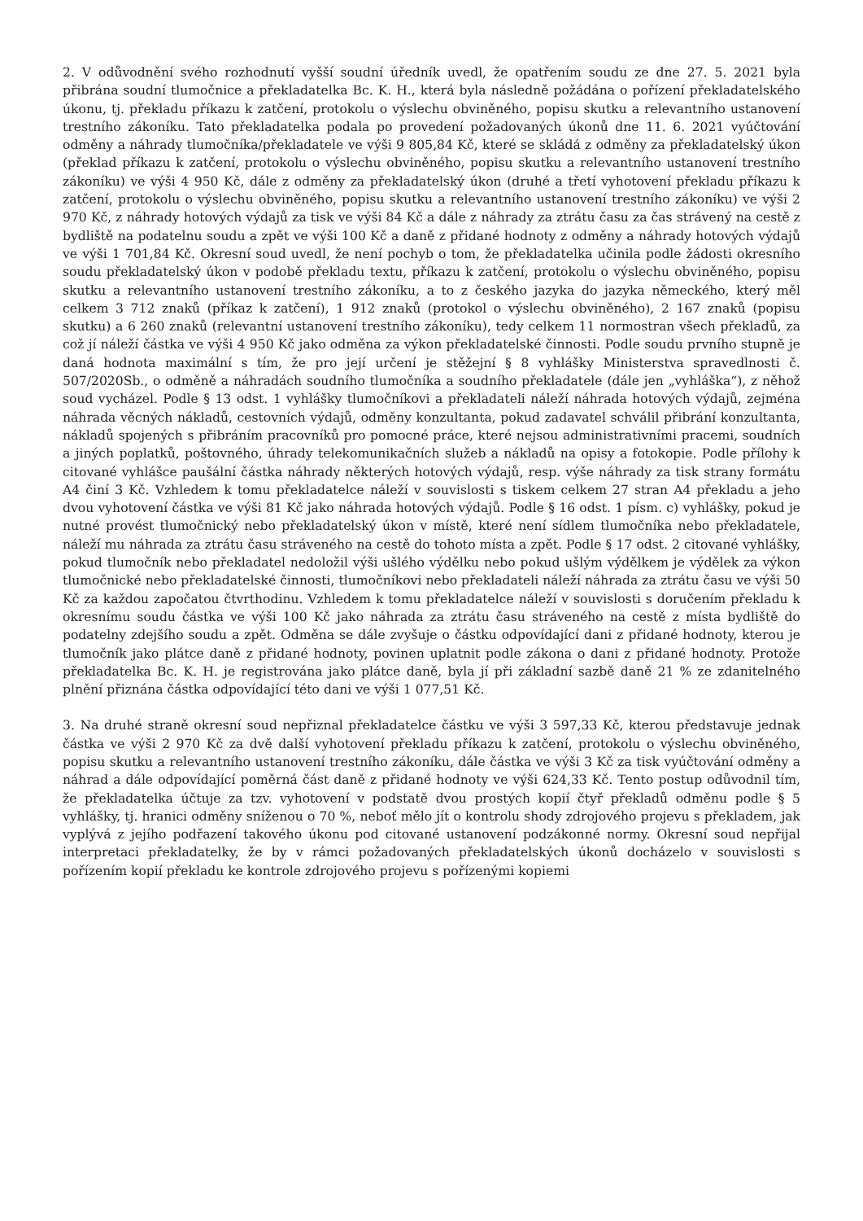2. V odůvodnění svého rozhodnutí vyšší soudní úředník uvedl, že opatřením soudu ze dne 27. 5. 2021 byla přibrána soudní tlumočnice a překladatelka Bc. K. H., která byla následně požádána o pořízení překladatelského úkonu, tj. překladu příkazu k zatčení, protokolu o výslechu obviněného, popisu skutku a relevantního ustanovení trestního zákoníku. Tato překladatelka podala po provedení požadovaných úkonů dne 11. 6. 2021 vyúčtování odměny a náhrady tlumočníka/překladatele ve výši 9 805,84 Kč, které se skládá z odměny za překladatelský úkon (překlad příkazu k zatčení, protokolu o výslechu obviněného, popisu skutku a relevantního ustanovení trestního zákoníku) ve výši 4 950 Kč, dále z odměny za překladatelský úkon (druhé a třetí vyhotovení překladu příkazu k zatčení, protokolu o výslechu obviněného, popisu skutku a relevantního ustanovení trestního zákoníku) ve výši 2 970 Kč, z náhrady hotových výdajů za tisk ve výši 84 Kč a dále z náhrady za ztrátu času za čas strávený na cestě z bydliště na podatelnu soudu a zpět ve výši 100 Kč a daně z přidané hodnoty z odměny a náhrady hotových výdajů ve výši 1 701,84 Kč. Okresní soud uvedl, že není pochyb o tom, že překladatelka učinila podle žádosti okresního soudu překladatelský úkon v podobě překladu textu, příkazu k zatčení, protokolu o výslechu obviněného, popisu skutku a relevantního ustanovení trestního zákoníku, a to z českého jazyka do jazyka německého, který měl celkem 3 712 znaků (příkaz k zatčení), 1 912 znaků (protokol o výslechu obviněného), 2 167 znaků (popisu skutku) a 6 260 znaků (relevantní ustanovení trestního zákoníku), tedy celkem 11 normostran všech překladů, za což jí náleží částka ve výši 4 950 Kč jako odměna za výkon překladatelské činnosti. Podle soudu prvního stupně je daná hodnota maximální s tím, že pro její určení je stěžejní § 8 vyhlášky Ministerstva spravedlnosti č. 507/2020Sb., o odměně a náhradách soudního tlumočníka a soudního překladatele (dále jen „vyhláška“), z něhož soud vycházel. Podle § 13 odst. 1 vyhlášky tlumočníkovi a překladateli náleží náhrada hotových výdajů, zejména náhrada věcných nákladů, cestovních výdajů, odměny konzultanta, pokud zadavatel schválil přibrání konzultanta, nákladů spojených s přibráním pracovníků pro pomocné práce, které nejsou administrativními pracemi, soudních a jiných poplatků, poštovného, úhrady telekomunikačních služeb a nákladů na opisy a fotokopie. Podle přílohy k citované vyhlášce paušální částka náhrady některých hotových výdajů, resp. výše náhrady za tisk strany formátu A4 činí 3 Kč. Vzhledem k tomu překladatelce náleží v souvislosti s tiskem celkem 27 stran A4 překladu a jeho dvou vyhotovení částka ve výši 81 Kč jako náhrada hotových výdajů. Podle § 16 odst. 1 písm. c) vyhlášky, pokud je nutné provést tlumočnický nebo překladatelský úkon v místě, které není sídlem tlumočníka nebo překladatele, náleží mu náhrada za ztrátu času stráveného na cestě do tohoto místa a zpět. Podle § 17 odst. 2 citované vyhlášky, pokud tlumočník nebo překladatel nedoložil výši ušlého výdělku nebo pokud ušlým výdělkem je výdělek za výkon tlumočnické nebo překladatelské činnosti, tlumočníkovi nebo překladateli náleží náhrada za ztrátu času ve výši 50 Kč za každou započatou čtvrthodinu. Vzhledem k tomu překladatelce náleží v souvislosti s doručením překladu k okresnímu soudu částka ve výši 100 Kč jako náhrada za ztrátu času stráveného na cestě z místa bydliště do podatelny zdejšího soudu a zpět. Odměna se dále zvyšuje o částku odpovídající dani z přidané hodnoty, kterou je tlumočník jako plátce daně z přidané hodnoty, povinen uplatnit podle zákona o dani z přidané hodnoty. Protože překladatelka Bc. K. H. je registrována jako plátce daně, byla jí při základní sazbě daně 21 % ze zdanitelného plnění přiznána částka odpovídající této dani ve výši 1 077,51 Kč.
3. Na druhé straně okresní soud nepřiznal překladatelce částku ve výši 3 597,33 Kč, kterou představuje jednak částka ve výši 2 970 Kč za dvě další vyhotovení překladu příkazu k zatčení, protokolu o výslechu obviněného, popisu skutku a relevantního ustanovení trestního zákoníku, dále částka ve výši 3 Kč za tisk vyúčtování odměny a náhrad a dále odpovídající poměrná část daně z přidané hodnoty ve výši 624,33 Kč. Tento postup odůvodnil tím, že překladatelka účtuje za tzv. vyhotovení v podstatě dvou prostých kopií čtyř překladů odměnu podle § 5 vyhlášky, tj. hranici odměny sníženou o 70 %, neboť mělo jít o kontrolu shody zdrojového projevu s překladem, jak vyplývá z jejího podřazení takového úkonu pod citované ustanovení podzákonné normy. Okresní soud nepřijal interpretaci překladatelky, že by v rámci požadovaných překladatelských úkonů docházelo v souvislosti s pořízením kopií překladu ke kontrole zdrojového projevu s pořízenými kopiemi